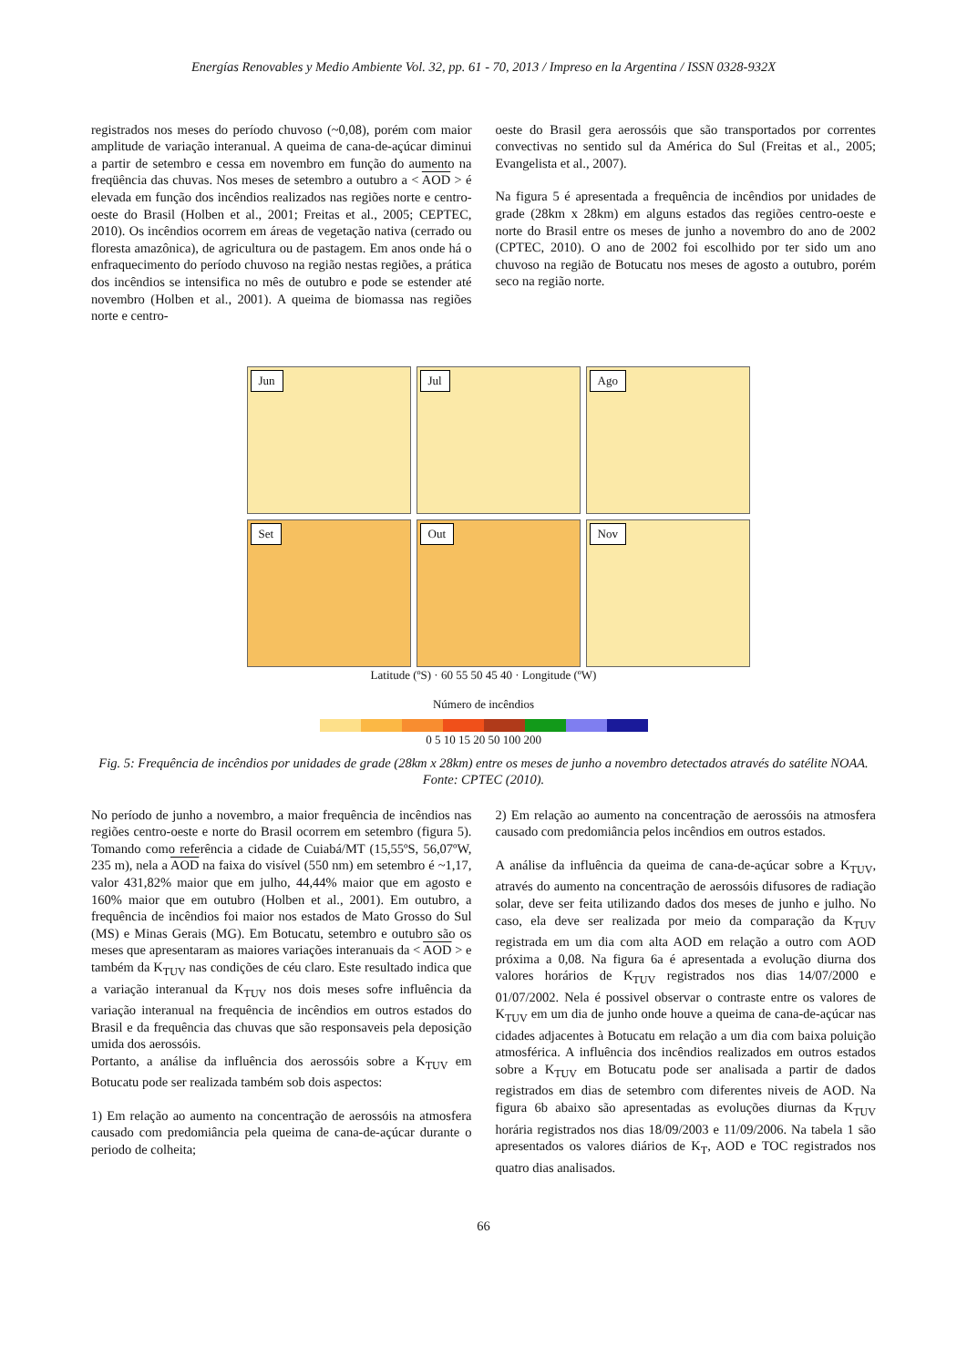Energías Renovables y Medio Ambiente Vol. 32, pp. 61 - 70, 2013 / Impreso en la Argentina / ISSN 0328-932X
registrados nos meses do período chuvoso (~0,08), porém com maior amplitude de variação interanual. A queima de cana-de-açúcar diminui a partir de setembro e cessa em novembro em função do aumento na freqüência das chuvas. Nos meses de setembro a outubro a < AOD > é elevada em função dos incêndios realizados nas regiões norte e centro-oeste do Brasil (Holben et al., 2001; Freitas et al., 2005; CEPTEC, 2010). Os incêndios ocorrem em áreas de vegetação nativa (cerrado ou floresta amazônica), de agricultura ou de pastagem. Em anos onde há o enfraquecimento do período chuvoso na região nestas regiões, a prática dos incêndios se intensifica no mês de outubro e pode se estender até novembro (Holben et al., 2001). A queima de biomassa nas regiões norte e centro-
oeste do Brasil gera aerossóis que são transportados por correntes convectivas no sentido sul da América do Sul (Freitas et al., 2005; Evangelista et al., 2007).
Na figura 5 é apresentada a frequência de incêndios por unidades de grade (28km x 28km) em alguns estados das regiões centro-oeste e norte do Brasil entre os meses de junho a novembro do ano de 2002 (CPTEC, 2010). O ano de 2002 foi escolhido por ter sido um ano chuvoso na região de Botucatu nos meses de agosto a outubro, porém seco na região norte.
Jun
Jul
Ago
Set
Out
Nov
Latitude (ºS) · 60 55 50 45 40 · Longitude (ºW)
Número de incêndios
0 5 10 15 20 50 100 200
Fig. 5: Frequência de incêndios por unidades de grade (28km x 28km) entre os meses de junho a novembro detectados através do satélite NOAA. Fonte: CPTEC (2010).
No período de junho a novembro, a maior frequência de incêndios nas regiões centro-oeste e norte do Brasil ocorrem em setembro (figura 5). Tomando como referência a cidade de Cuiabá/MT (15,55ºS, 56,07ºW, 235 m), nela a AOD na faixa do visível (550 nm) em setembro é ~1,17, valor 431,82% maior que em julho, 44,44% maior que em agosto e 160% maior que em outubro (Holben et al., 2001). Em outubro, a frequência de incêndios foi maior nos estados de Mato Grosso do Sul (MS) e Minas Gerais (MG). Em Botucatu, setembro e outubro são os meses que apresentaram as maiores variações interanuais da < AOD > e também da K<sub>TUV</sub> nas condições de céu claro. Este resultado indica que a variação interanual da K<sub>TUV</sub> nos dois meses sofre influência da variação interanual na frequência de incêndios em outros estados do Brasil e da frequência das chuvas que são responsaveis pela deposição umida dos aerossóis.
Portanto, a análise da influência dos aerossóis sobre a K<sub>TUV</sub> em Botucatu pode ser realizada também sob dois aspectos:
1) Em relação ao aumento na concentração de aerossóis na atmosfera causado com predomiância pela queima de cana-de-açúcar durante o periodo de colheita;
2) Em relação ao aumento na concentração de aerossóis na atmosfera causado com predomiância pelos incêndios em outros estados.
A análise da influência da queima de cana-de-açúcar sobre a K<sub>TUV</sub>, através do aumento na concentração de aerossóis difusores de radiação solar, deve ser feita utilizando dados dos meses de junho e julho. No caso, ela deve ser realizada por meio da comparação da K<sub>TUV</sub> registrada em um dia com alta AOD em relação a outro com AOD próxima a 0,08. Na figura 6a é apresentada a evolução diurna dos valores horários de K<sub>TUV</sub> registrados nos dias 14/07/2000 e 01/07/2002. Nela é possivel observar o contraste entre os valores de K<sub>TUV</sub> em um dia de junho onde houve a queima de cana-de-açúcar nas cidades adjacentes à Botucatu em relação a um dia com baixa poluição atmosférica. A influência dos incêndios realizados em outros estados sobre a K<sub>TUV</sub> em Botucatu pode ser analisada a partir de dados registrados em dias de setembro com diferentes niveis de AOD. Na figura 6b abaixo são apresentadas as evoluções diurnas da K<sub>TUV</sub> horária registrados nos dias 18/09/2003 e 11/09/2006. Na tabela 1 são apresentados os valores diários de K<sub>T</sub>, AOD e TOC registrados nos quatro dias analisados.
66